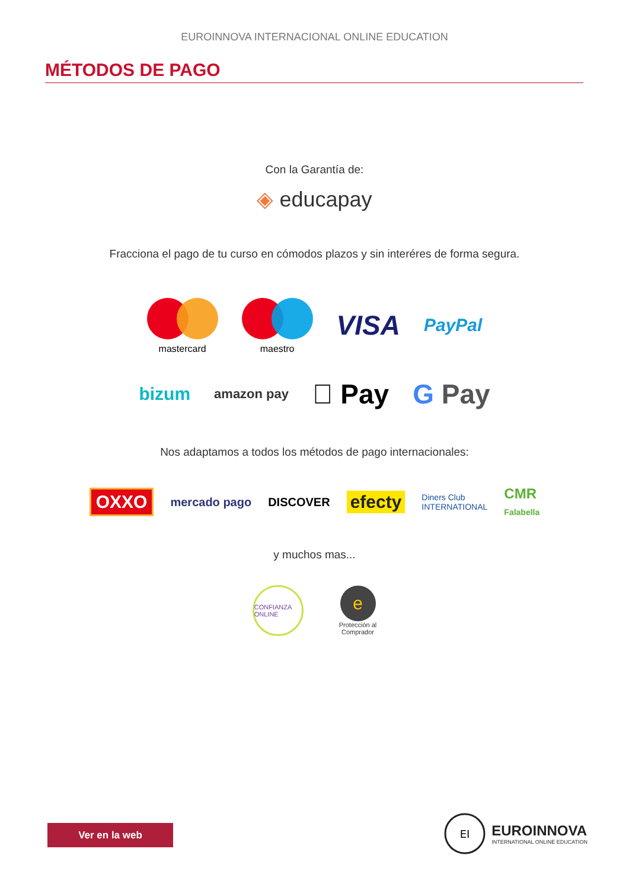EUROINNOVA INTERNACIONAL ONLINE EDUCATION
MÉTODOS DE PAGO
Con la Garantía de:
◈ educapay
Fracciona el pago de tu curso en cómodos plazos y sin interéres de forma segura.
mastercard maestro
VISA
PayPal
bizum
amazon pay
 Pay G Pay
Nos adaptamos a todos los métodos de pago internacionales:
OXXO
mercado pago DISCOVER
efecty
Diners Club
INTERNATIONAL
CMR
Falabella
y muchos mas...
CONFIANZA ONLINE
e
Protección al
Comprador
Ver en la web
EI
EUROINNOVA
INTERNATIONAL ONLINE EDUCATION